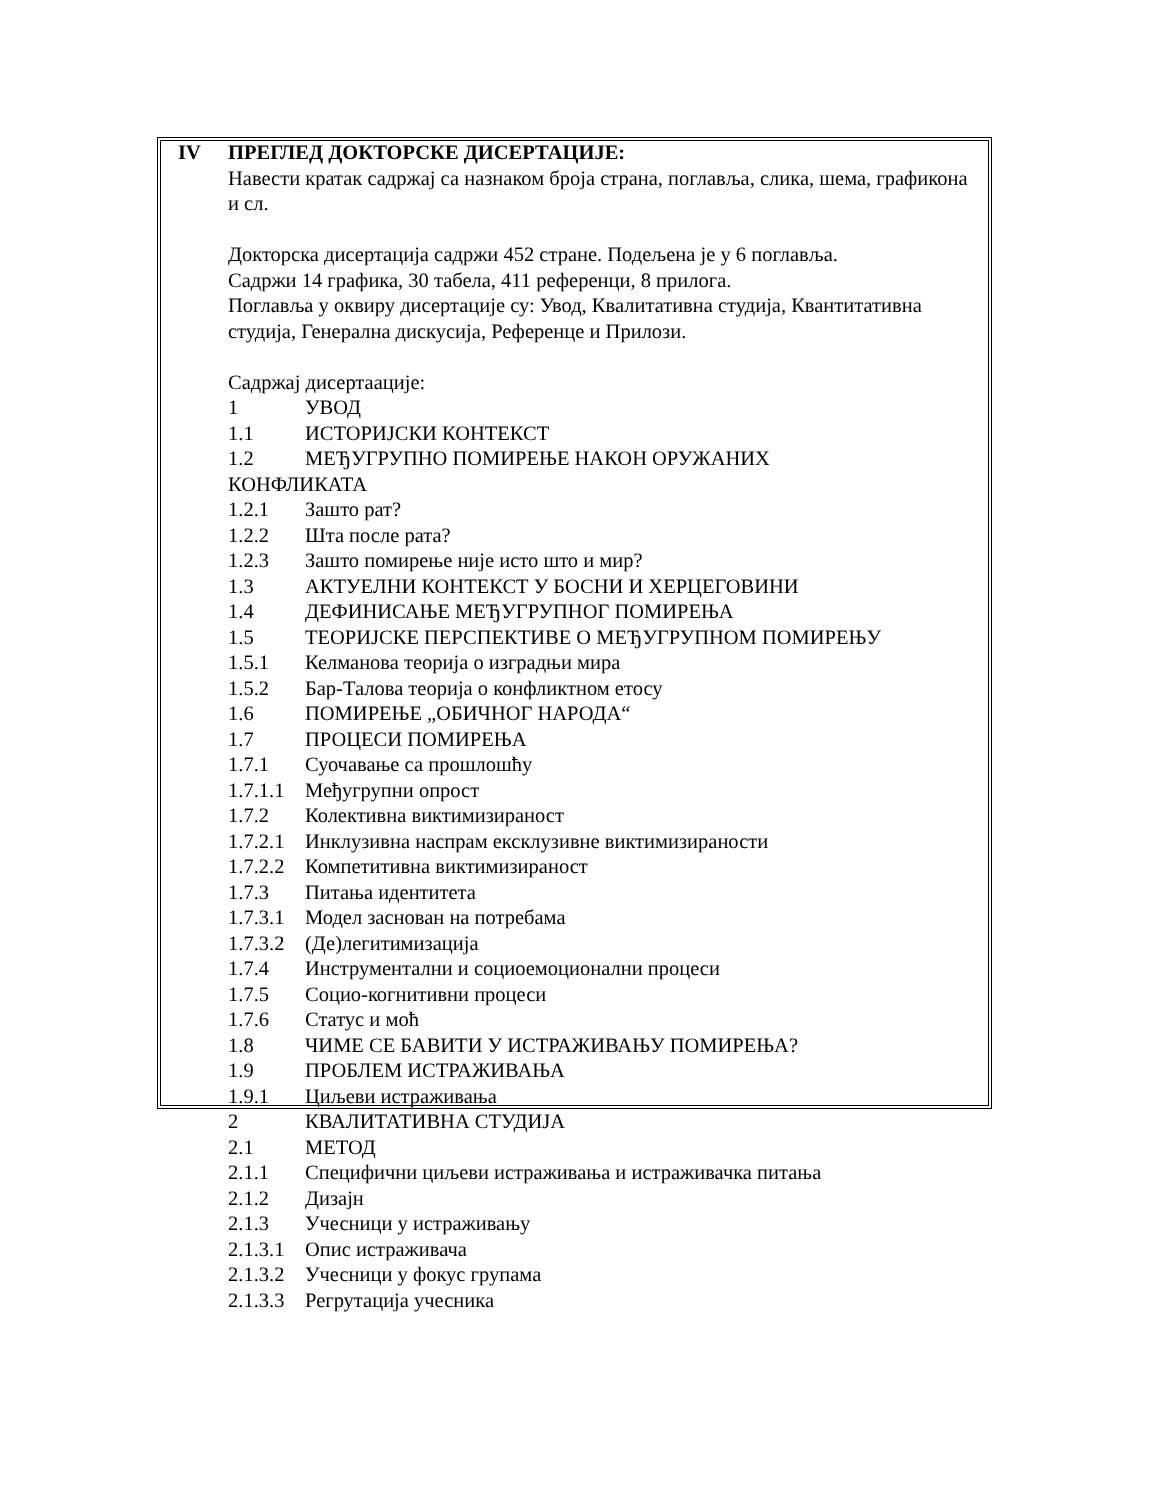IV ПРЕГЛЕД ДОКТОРСКЕ ДИСЕРТАЦИЈЕ:
Навести кратак садржај са назнаком броја страна, поглавља, слика, шема, графикона и сл.
Докторска дисертација садржи 452 стране. Подељена је у 6 поглавља.
Садржи 14 графика, 30 табела, 411 референци, 8 прилога.
Поглавља у оквиру дисертације су: Увод, Квалитативна студија, Квантитативна студија, Генерална дискусија, Референце и Прилози.
Садржај дисертаације:
1 УВОД
1.1 ИСТОРИЈСКИ КОНТЕКСТ
1.2 МЕЂУГРУПНО ПОМИРЕЊЕ НАКОН ОРУЖАНИХ
КОНФЛИКАТА
1.2.1 Зашто рат?
1.2.2 Шта после рата?
1.2.3 Зашто помирење није исто што и мир?
1.3 АКТУЕЛНИ КОНТЕКСТ У БОСНИ И ХЕРЦЕГОВИНИ
1.4 ДЕФИНИСАЊЕ МЕЂУГРУПНОГ ПОМИРЕЊА
1.5 ТЕОРИЈСКЕ ПЕРСПЕКТИВЕ О МЕЂУГРУПНОМ ПОМИРЕЊУ
1.5.1 Келманова теорија о изградњи мира
1.5.2 Бар-Талова теорија о конфликтном етосу
1.6 ПОМИРЕЊЕ „ОБИЧНОГ НАРОДА“
1.7 ПРОЦЕСИ ПОМИРЕЊА
1.7.1 Суочавање са прошлошћу
1.7.1.1 Међугрупни опрост
1.7.2 Колективна виктимизираност
1.7.2.1 Инклузивна наспрам ексклузивне виктимизираности
1.7.2.2 Компетитивна виктимизираност
1.7.3 Питања идентитета
1.7.3.1 Модел заснован на потребама
1.7.3.2 (Де)легитимизација
1.7.4 Инструментални и социоемоционални процеси
1.7.5 Социо-когнитивни процеси
1.7.6 Статус и моћ
1.8 ЧИМЕ СЕ БАВИТИ У ИСТРАЖИВАЊУ ПОМИРЕЊА?
1.9 ПРОБЛЕМ ИСТРАЖИВАЊА
1.9.1 Циљеви истраживања
2 КВАЛИТАТИВНА СТУДИЈА
2.1 МЕТОД
2.1.1 Специфични циљеви истраживања и истраживачка питања
2.1.2 Дизајн
2.1.3 Учесници у истраживању
2.1.3.1 Опис истраживача
2.1.3.2 Учесници у фокус групама
2.1.3.3 Регрутација учесника